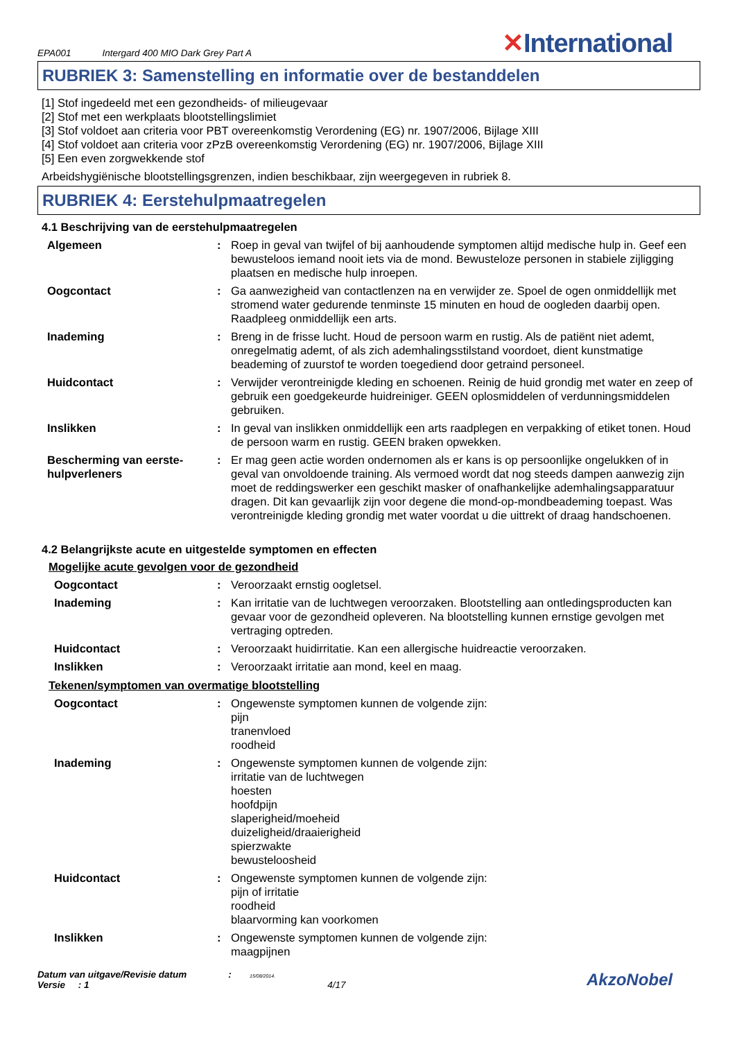EPA001 Intergard 400 MIO Dark Grey Part A
✕International
RUBRIEK 3: Samenstelling en informatie over de bestanddelen
[1] Stof ingedeeld met een gezondheids- of milieugevaar
[2] Stof met een werkplaats blootstellingslimiet
[3] Stof voldoet aan criteria voor PBT overeenkomstig Verordening (EG) nr. 1907/2006, Bijlage XIII
[4] Stof voldoet aan criteria voor zPzB overeenkomstig Verordening (EG) nr. 1907/2006, Bijlage XIII
[5] Een even zorgwekkende stof
Arbeidshygiënische blootstellingsgrenzen, indien beschikbaar, zijn weergegeven in rubriek 8.
RUBRIEK 4: Eerstehulpmaatregelen
4.1 Beschrijving van de eerstehulpmaatregelen
| Algemeen | : | Roep in geval van twijfel of bij aanhoudende symptomen altijd medische hulp in. Geef een bewusteloos iemand nooit iets via de mond. Bewusteloze personen in stabiele zijligging plaatsen en medische hulp inroepen. |
| Oogcontact | : | Ga aanwezigheid van contactlenzen na en verwijder ze. Spoel de ogen onmiddellijk met stromend water gedurende tenminste 15 minuten en houd de oogleden daarbij open. Raadpleeg onmiddellijk een arts. |
| Inademing | : | Breng in de frisse lucht. Houd de persoon warm en rustig. Als de patiënt niet ademt, onregelmatig ademt, of als zich ademhalingsstilstand voordoet, dient kunstmatige beademing of zuurstof te worden toegediend door getraind personeel. |
| Huidcontact | : | Verwijder verontreinigde kleding en schoenen. Reinig de huid grondig met water en zeep of gebruik een goedgekeurde huidreiniger. GEEN oplosmiddelen of verdunningsmiddelen gebruiken. |
| Inslikken | : | In geval van inslikken onmiddellijk een arts raadplegen en verpakking of etiket tonen. Houd de persoon warm en rustig. GEEN braken opwekken. |
| Bescherming van eerste-hulpverleners | : | Er mag geen actie worden ondernomen als er kans is op persoonlijke ongelukken of in geval van onvoldoende training. Als vermoed wordt dat nog steeds dampen aanwezig zijn moet de reddingswerker een geschikt masker of onafhankelijke ademhalingsapparatuur dragen. Dit kan gevaarlijk zijn voor degene die mond-op-mondbeademing toepast. Was verontreinigde kleding grondig met water voordat u die uittrekt of draag handschoenen. |
4.2 Belangrijkste acute en uitgestelde symptomen en effecten
Mogelijke acute gevolgen voor de gezondheid
| Oogcontact | : | Veroorzaakt ernstig oogletsel. |
| Inademing | : | Kan irritatie van de luchtwegen veroorzaken. Blootstelling aan ontledingsproducten kan gevaar voor de gezondheid opleveren. Na blootstelling kunnen ernstige gevolgen met vertraging optreden. |
| Huidcontact | : | Veroorzaakt huidirritatie. Kan een allergische huidreactie veroorzaken. |
| Inslikken | : | Veroorzaakt irritatie aan mond, keel en maag. |
Tekenen/symptomen van overmatige blootstelling
| Oogcontact | : | Ongewenste symptomen kunnen de volgende zijn: pijn tranenvloed roodheid |
| Inademing | : | Ongewenste symptomen kunnen de volgende zijn: irritatie van de luchtwegen hoesten hoofdpijn slaperigheid/moeheid duizeligheid/draaierigheid spierzwakte bewusteloosheid |
| Huidcontact | : | Ongewenste symptomen kunnen de volgende zijn: pijn of irritatie roodheid blaarvorming kan voorkomen |
| Inslikken | : | Ongewenste symptomen kunnen de volgende zijn: maagpijnen |
Datum van uitgave/Revisie datum : 15/08/2014.
Versie : 1 4/17
AkzoNobel